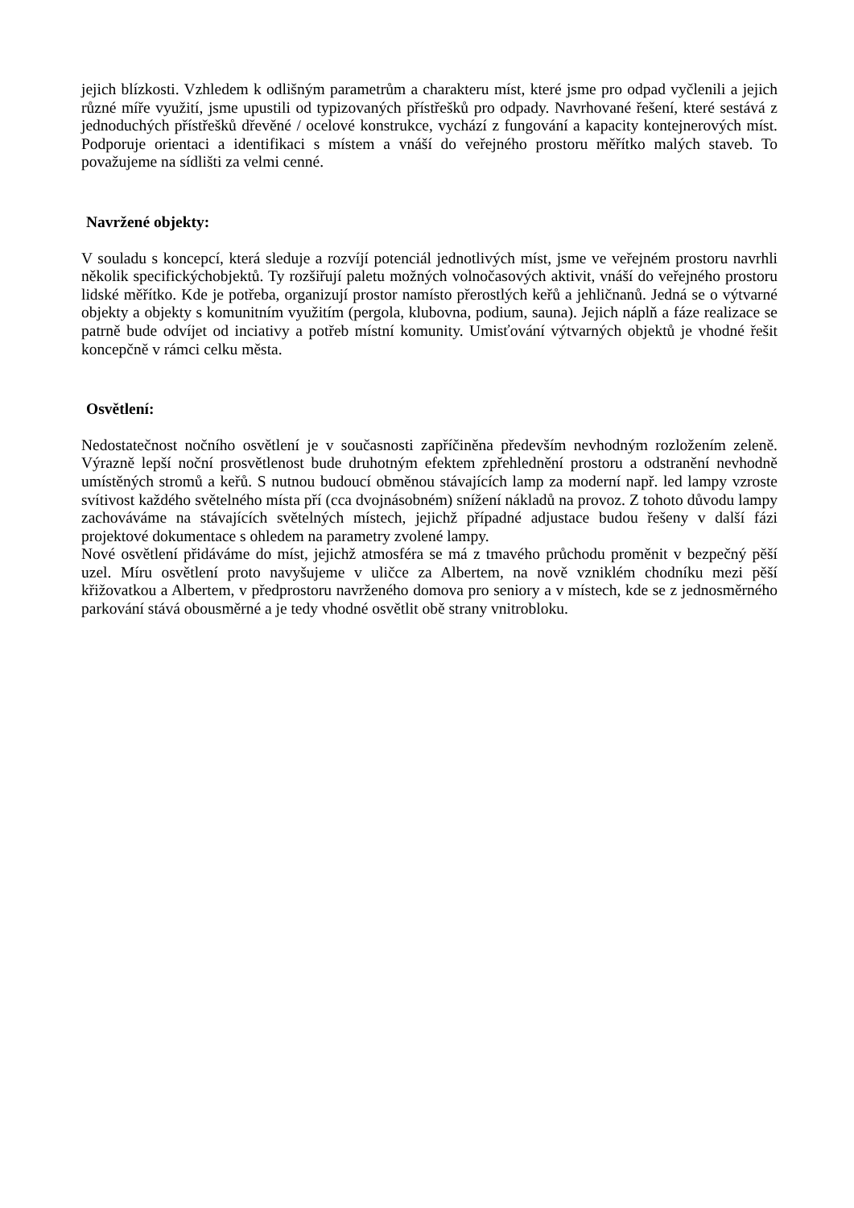jejich blízkosti. Vzhledem k odlišným parametrům a charakteru míst, které jsme pro odpad vyčlenili a jejich různé míře využití, jsme upustili od typizovaných přístřešků pro odpady. Navrhované řešení, které sestává z jednoduchých přístřešků dřevěné / ocelové konstrukce, vychází z fungování a kapacity kontejnerových míst. Podporuje orientaci a identifikaci s místem a vnáší do veřejného prostoru měřítko malých staveb. To považujeme na sídlišti za velmi cenné.
Navržené objekty:
V souladu s koncepcí, která sleduje a rozvíjí potenciál jednotlivých míst, jsme ve veřejném prostoru navrhli několik specifickýchobjektů. Ty rozšiřují paletu možných volnočasových aktivit, vnáší do veřejného prostoru lidské měřítko. Kde je potřeba, organizují prostor namísto přerostlých keřů a jehličnanů. Jedná se o výtvarné objekty a objekty s komunitním využitím (pergola, klubovna, podium, sauna). Jejich náplň a fáze realizace se patrně bude odvíjet od inciativy a potřeb místní komunity. Umisťování výtvarných objektů je vhodné řešit koncepčně v rámci celku města.
Osvětlení:
Nedostatečnost nočního osvětlení je v současnosti zapříčiněna především nevhodným rozložením zeleně. Výrazně lepší noční prosvětlenost bude druhotným efektem zpřehlednění prostoru a odstranění nevhodně umístěných stromů a keřů. S nutnou budoucí obměnou stávajících lamp za moderní např. led lampy vzroste svítivost každého světelného místa pří (cca dvojnásobném) snížení nákladů na provoz. Z tohoto důvodu lampy zachováváme na stávajících světelných místech, jejichž případné adjustace budou řešeny v další fázi projektové dokumentace s ohledem na parametry zvolené lampy.
Nové osvětlení přidáváme do míst, jejichž atmosféra se má z tmavého průchodu proměnit v bezpečný pěší uzel. Míru osvětlení proto navyšujeme v uličce za Albertem, na nově vzniklém chodníku mezi pěší křižovatkou a Albertem, v předprostoru navrženého domova pro seniory a v místech, kde se z jednosměrného parkování stává obousměrné a je tedy vhodné osvětlit obě strany vnitrobloku.